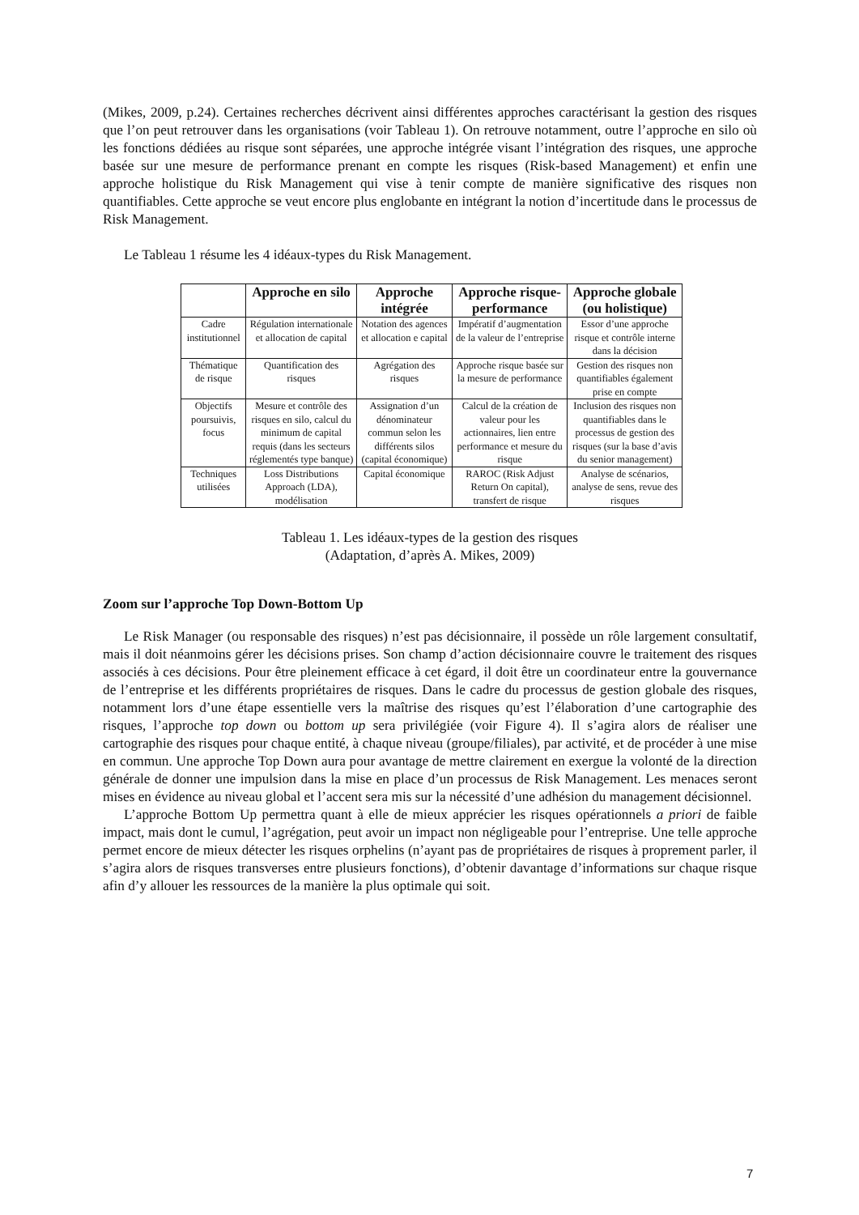(Mikes, 2009, p.24). Certaines recherches décrivent ainsi différentes approches caractérisant la gestion des risques que l’on peut retrouver dans les organisations (voir Tableau 1). On retrouve notamment, outre l’approche en silo où les fonctions dédiées au risque sont séparées, une approche intégrée visant l’intégration des risques, une approche basée sur une mesure de performance prenant en compte les risques (Risk-based Management) et enfin une approche holistique du Risk Management qui vise à tenir compte de manière significative des risques non quantifiables. Cette approche se veut encore plus englobante en intégrant la notion d’incertitude dans le processus de Risk Management.
Le Tableau 1 résume les 4 idéaux-types du Risk Management.
| | Approche en silo | Approche intégrée | Approche risque-performance | Approche globale (ou holistique) |
| --- | --- | --- | --- | --- |
| Cadre institutionnel | Régulation internationale et allocation de capital | Notation des agences et allocation e capital | Impératif d’augmentation de la valeur de l’entreprise | Essor d’une approche risque et contrôle interne dans la décision |
| Thématique de risque | Quantification des risques | Agrégation des risques | Approche risque basée sur la mesure de performance | Gestion des risques non quantifiables également prise en compte |
| Objectifs poursuivis, focus | Mesure et contrôle des risques en silo, calcul du minimum de capital requis (dans les secteurs réglementés type banque) | Assignation d’un dénominateur commun selon les différents silos (capital économique) | Calcul de la création de valeur pour les actionnaires, lien entre performance et mesure du risque | Inclusion des risques non quantifiables dans le processus de gestion des risques (sur la base d’avis du senior management) |
| Techniques utilisées | Loss Distributions Approach (LDA), modélisation | Capital économique | RAROC (Risk Adjust Return On capital), transfert de risque | Analyse de scénarios, analyse de sens, revue des risques |
Tableau 1. Les idéaux-types de la gestion des risques
(Adaptation, d’après A. Mikes, 2009)
Zoom sur l’approche Top Down-Bottom Up
Le Risk Manager (ou responsable des risques) n’est pas décisionnaire, il possède un rôle largement consultatif, mais il doit néanmoins gérer les décisions prises. Son champ d’action décisionnaire couvre le traitement des risques associés à ces décisions. Pour être pleinement efficace à cet égard, il doit être un coordinateur entre la gouvernance de l’entreprise et les différents propriétaires de risques. Dans le cadre du processus de gestion globale des risques, notamment lors d’une étape essentielle vers la maîtrise des risques qu’est l’élaboration d’une cartographie des risques, l’approche top down ou bottom up sera privilégiée (voir Figure 4). Il s’agira alors de réaliser une cartographie des risques pour chaque entité, à chaque niveau (groupe/filiales), par activité, et de procéder à une mise en commun. Une approche Top Down aura pour avantage de mettre clairement en exergue la volonté de la direction générale de donner une impulsion dans la mise en place d’un processus de Risk Management. Les menaces seront mises en évidence au niveau global et l’accent sera mis sur la nécessité d’une adhésion du management décisionnel.
L’approche Bottom Up permettra quant à elle de mieux apprécier les risques opérationnels a priori de faible impact, mais dont le cumul, l’agrégation, peut avoir un impact non négligeable pour l’entreprise. Une telle approche permet encore de mieux détecter les risques orphelins (n’ayant pas de propriétaires de risques à proprement parler, il s’agira alors de risques transverses entre plusieurs fonctions), d’obtenir davantage d’informations sur chaque risque afin d’y allouer les ressources de la manière la plus optimale qui soit.
7